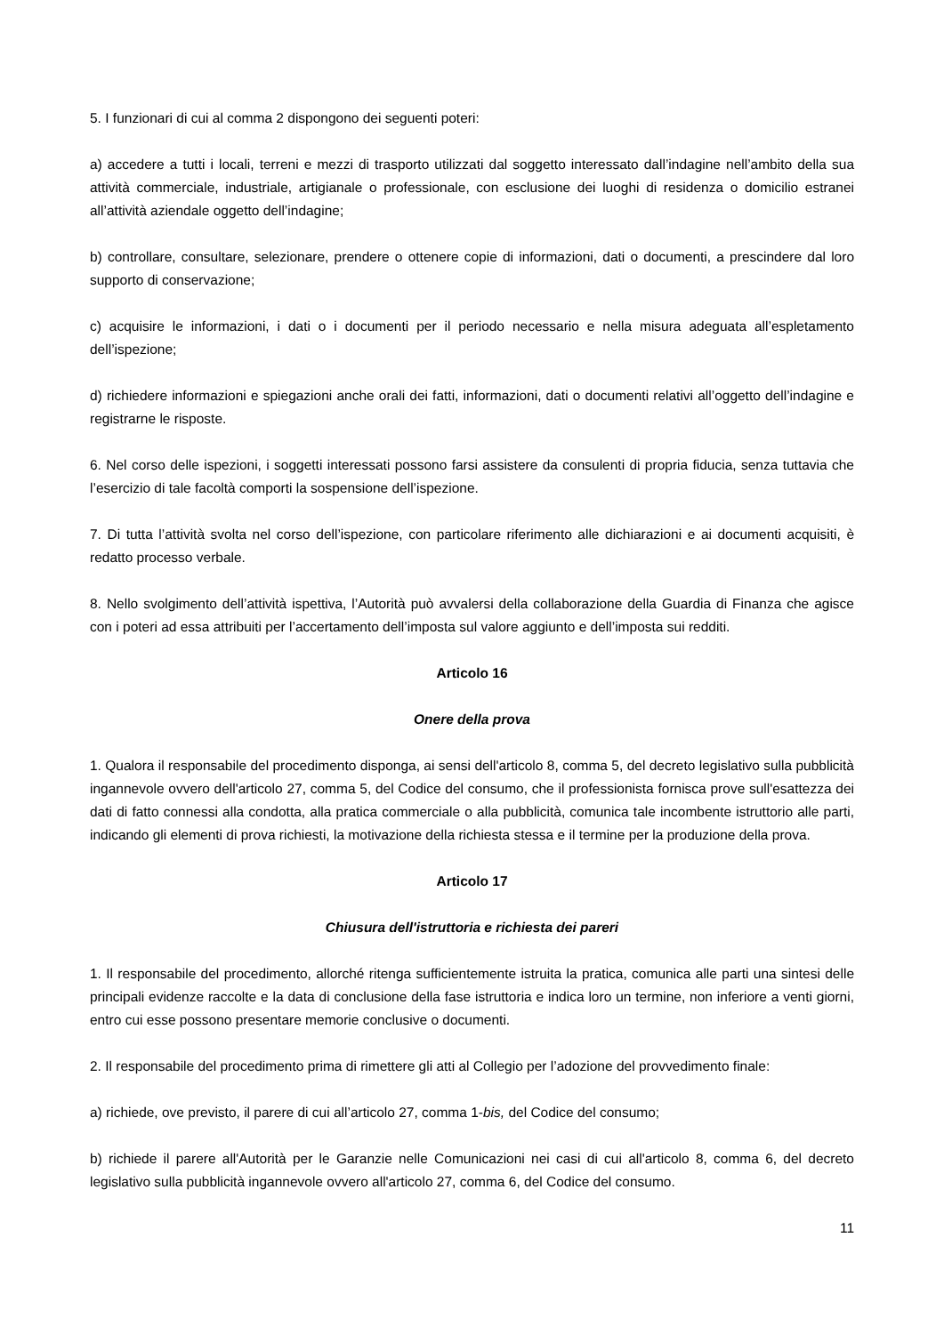5. I funzionari di cui al comma 2 dispongono dei seguenti poteri:
a) accedere a tutti i locali, terreni e mezzi di trasporto utilizzati dal soggetto interessato dall’indagine nell’ambito della sua attività commerciale, industriale, artigianale o professionale, con esclusione dei luoghi di residenza o domicilio estranei all’attività aziendale oggetto dell’indagine;
b) controllare, consultare, selezionare, prendere o ottenere copie di informazioni, dati o documenti, a prescindere dal loro supporto di conservazione;
c) acquisire le informazioni, i dati o i documenti per il periodo necessario e nella misura adeguata all’espletamento dell’ispezione;
d) richiedere informazioni e spiegazioni anche orali dei fatti, informazioni, dati o documenti relativi all’oggetto dell’indagine e registrarne le risposte.
6. Nel corso delle ispezioni, i soggetti interessati possono farsi assistere da consulenti di propria fiducia, senza tuttavia che l’esercizio di tale facoltà comporti la sospensione dell’ispezione.
7. Di tutta l’attività svolta nel corso dell’ispezione, con particolare riferimento alle dichiarazioni e ai documenti acquisiti, è redatto processo verbale.
8. Nello svolgimento dell’attività ispettiva, l’Autorità può avvalersi della collaborazione della Guardia di Finanza che agisce con i poteri ad essa attribuiti per l’accertamento dell’imposta sul valore aggiunto e dell’imposta sui redditi.
Articolo 16
Onere della prova
1. Qualora il responsabile del procedimento disponga, ai sensi dell'articolo 8, comma 5, del decreto legislativo sulla pubblicità ingannevole ovvero dell'articolo 27, comma 5, del Codice del consumo, che il professionista fornisca prove sull'esattezza dei dati di fatto connessi alla condotta, alla pratica commerciale o alla pubblicità, comunica tale incombente istruttorio alle parti, indicando gli elementi di prova richiesti, la motivazione della richiesta stessa e il termine per la produzione della prova.
Articolo 17
Chiusura dell'istruttoria e richiesta dei pareri
1. Il responsabile del procedimento, allorché ritenga sufficientemente istruita la pratica, comunica alle parti una sintesi delle principali evidenze raccolte e la data di conclusione della fase istruttoria e indica loro un termine, non inferiore a venti giorni, entro cui esse possono presentare memorie conclusive o documenti.
2. Il responsabile del procedimento prima di rimettere gli atti al Collegio per l’adozione del provvedimento finale:
a) richiede, ove previsto, il parere di cui all’articolo 27, comma 1-bis, del Codice del consumo;
b) richiede il parere all'Autorità per le Garanzie nelle Comunicazioni nei casi di cui all'articolo 8, comma 6, del decreto legislativo sulla pubblicità ingannevole ovvero all'articolo 27, comma 6, del Codice del consumo.
11